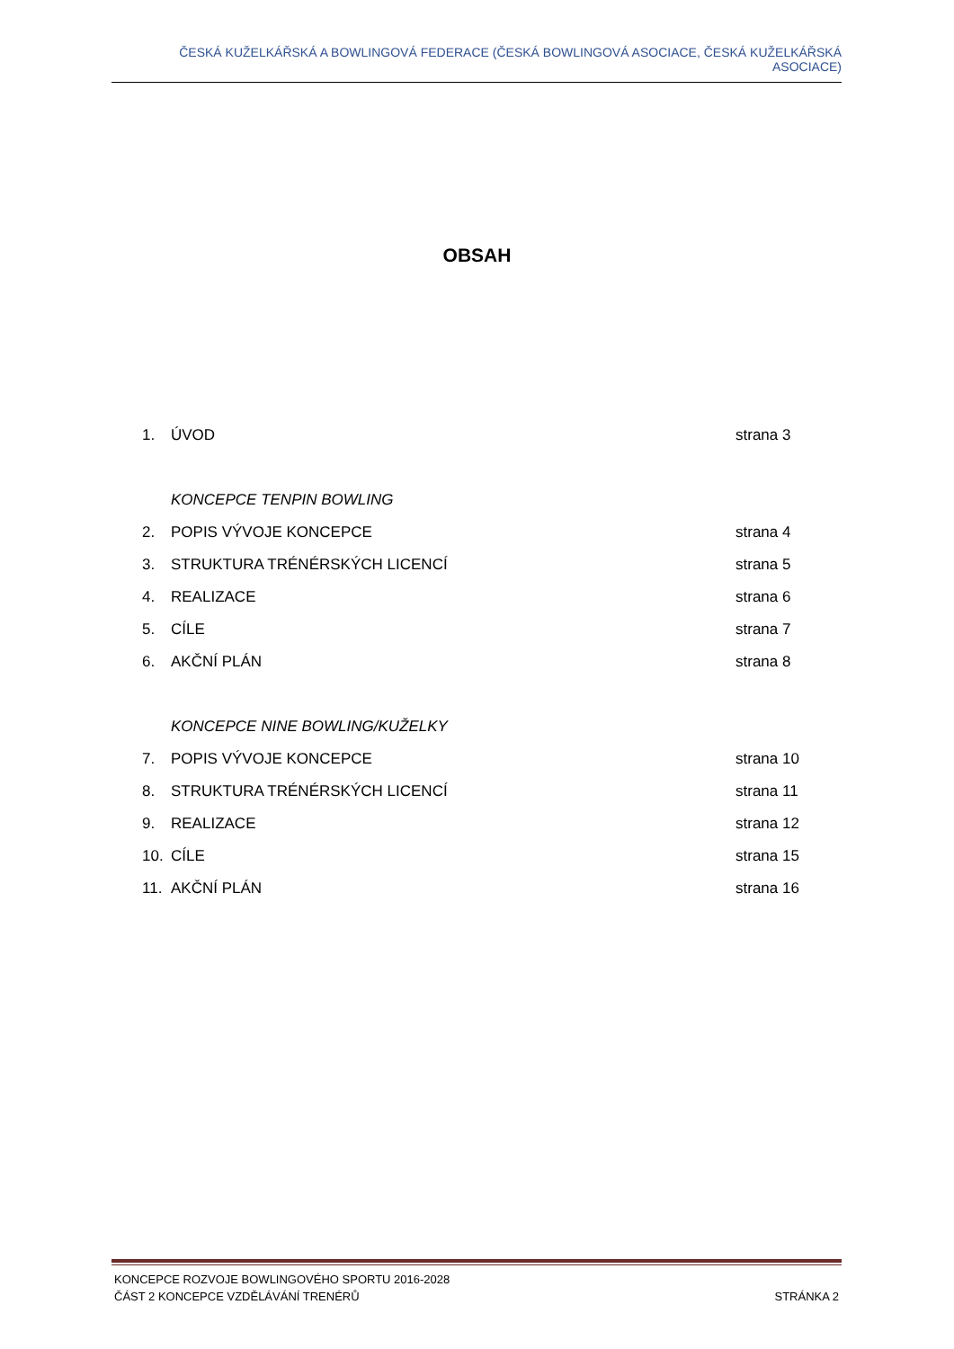ČESKÁ KUŽELKÁŘSKÁ A BOWLINGOVÁ FEDERACE (ČESKÁ BOWLINGOVÁ ASOCIACE, ČESKÁ KUŽELKÁŘSKÁ ASOCIACE)
OBSAH
1. ÚVOD strana 3
KONCEPCE TENPIN BOWLING
2. POPIS VÝVOJE KONCEPCE strana 4
3. STRUKTURA TRÉNÉRSKÝCH LICENCÍ strana 5
4. REALIZACE strana 6
5. CÍLE strana 7
6. AKČNÍ PLÁN strana 8
KONCEPCE NINE BOWLING/KUŽELKY
7. POPIS VÝVOJE KONCEPCE strana 10
8. STRUKTURA TRÉNÉRSKÝCH LICENCÍ strana 11
9. REALIZACE strana 12
10. CÍLE strana 15
11. AKČNÍ PLÁN strana 16
KONCEPCE ROZVOJE BOWLINGOVÉHO SPORTU 2016-2028
ČÁST 2 KONCEPCE VZDĚLÁVÁNÍ TRENÉRŮ STRÁNKA 2